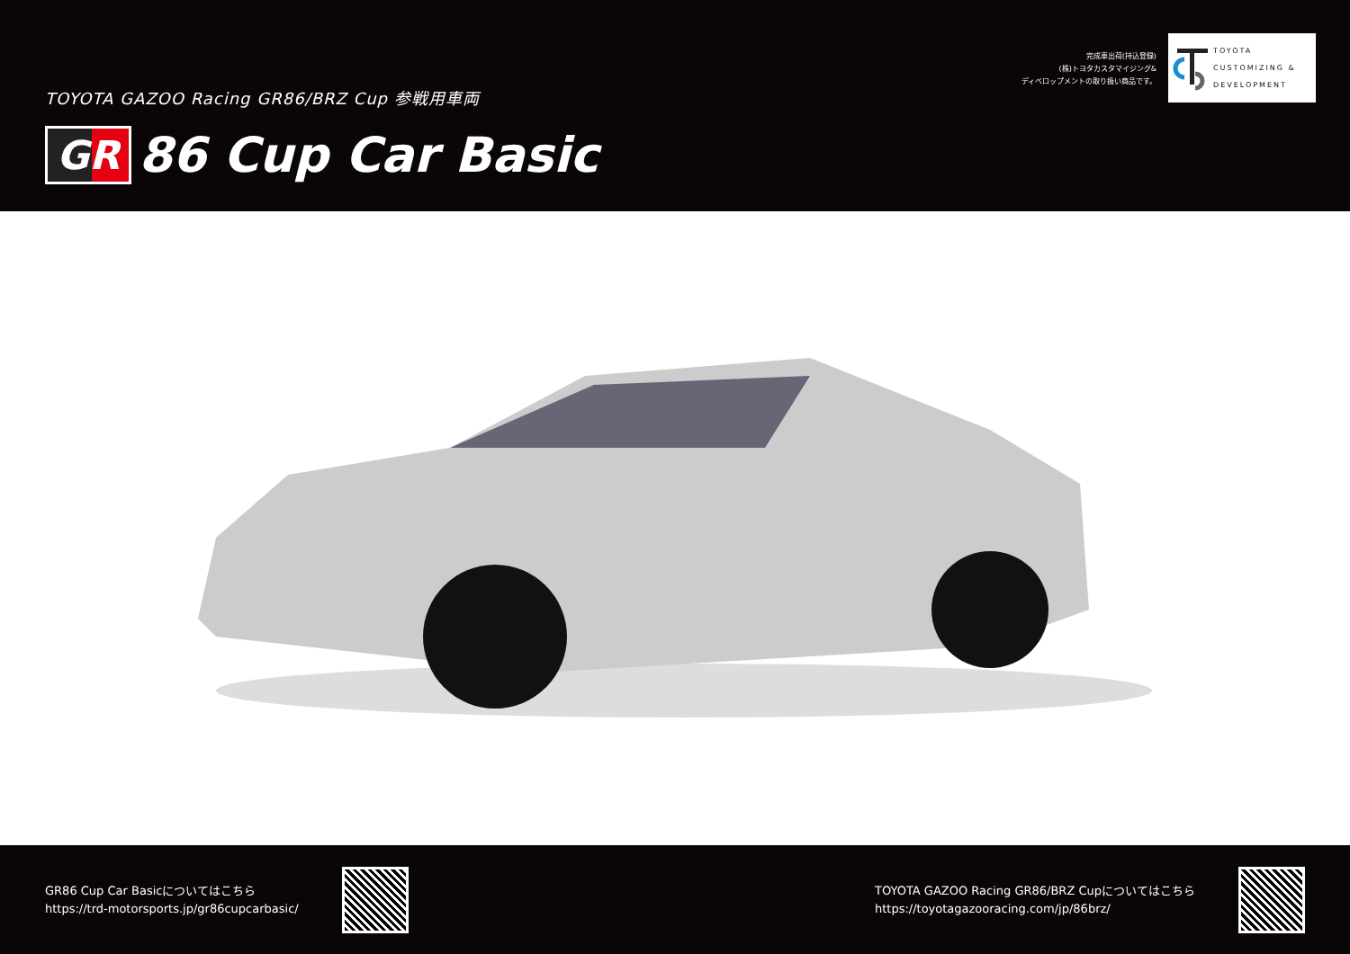TOYOTA GAZOO Racing GR86/BRZ Cup 参戦用車両
GR 86 Cup Car Basic
完成車出荷(持込登録)
(株)トヨタカスタマイジング&
ディベロップメントの取り扱い商品です。
TOYOTA
CUSTOMIZING &
DEVELOPMENT
GR86 Cup Car Basicについてはこちら
https://trd-motorsports.jp/gr86cupcarbasic/
TOYOTA GAZOO Racing GR86/BRZ Cupについてはこちら
https://toyotagazooracing.com/jp/86brz/